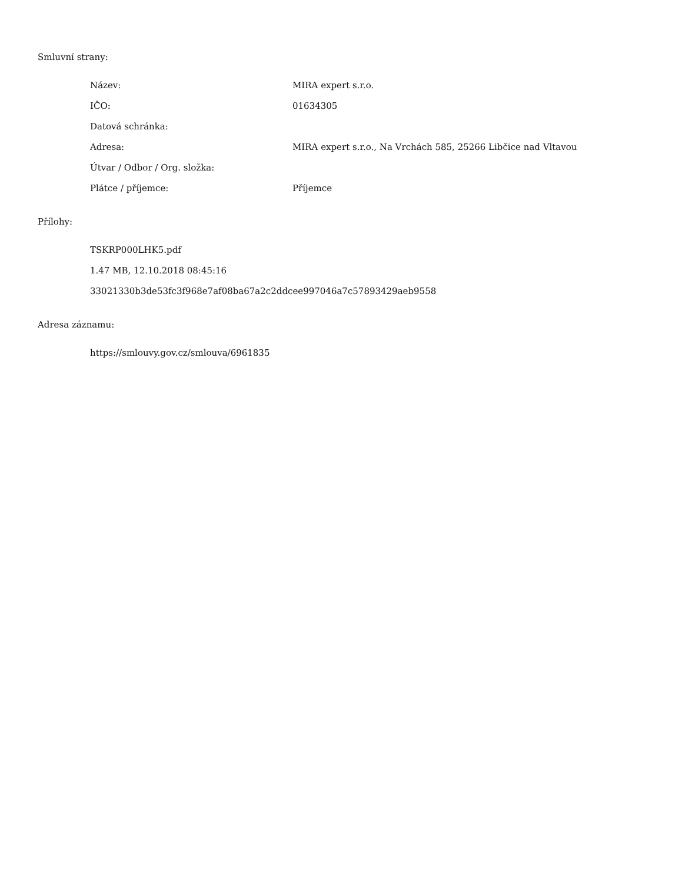Smluvní strany:
| Název: | MIRA expert s.r.o. |
| IČO: | 01634305 |
| Datová schránka: | |
| Adresa: | MIRA expert s.r.o., Na Vrchách 585, 25266 Libčice nad Vltavou |
| Útvar / Odbor / Org. složka: | |
| Plátce / příjemce: | Příjemce |
Přílohy:
TSKRP000LHK5.pdf
1.47 MB, 12.10.2018 08:45:16
33021330b3de53fc3f968e7af08ba67a2c2ddcee997046a7c57893429aeb9558
Adresa záznamu:
https://smlouvy.gov.cz/smlouva/6961835